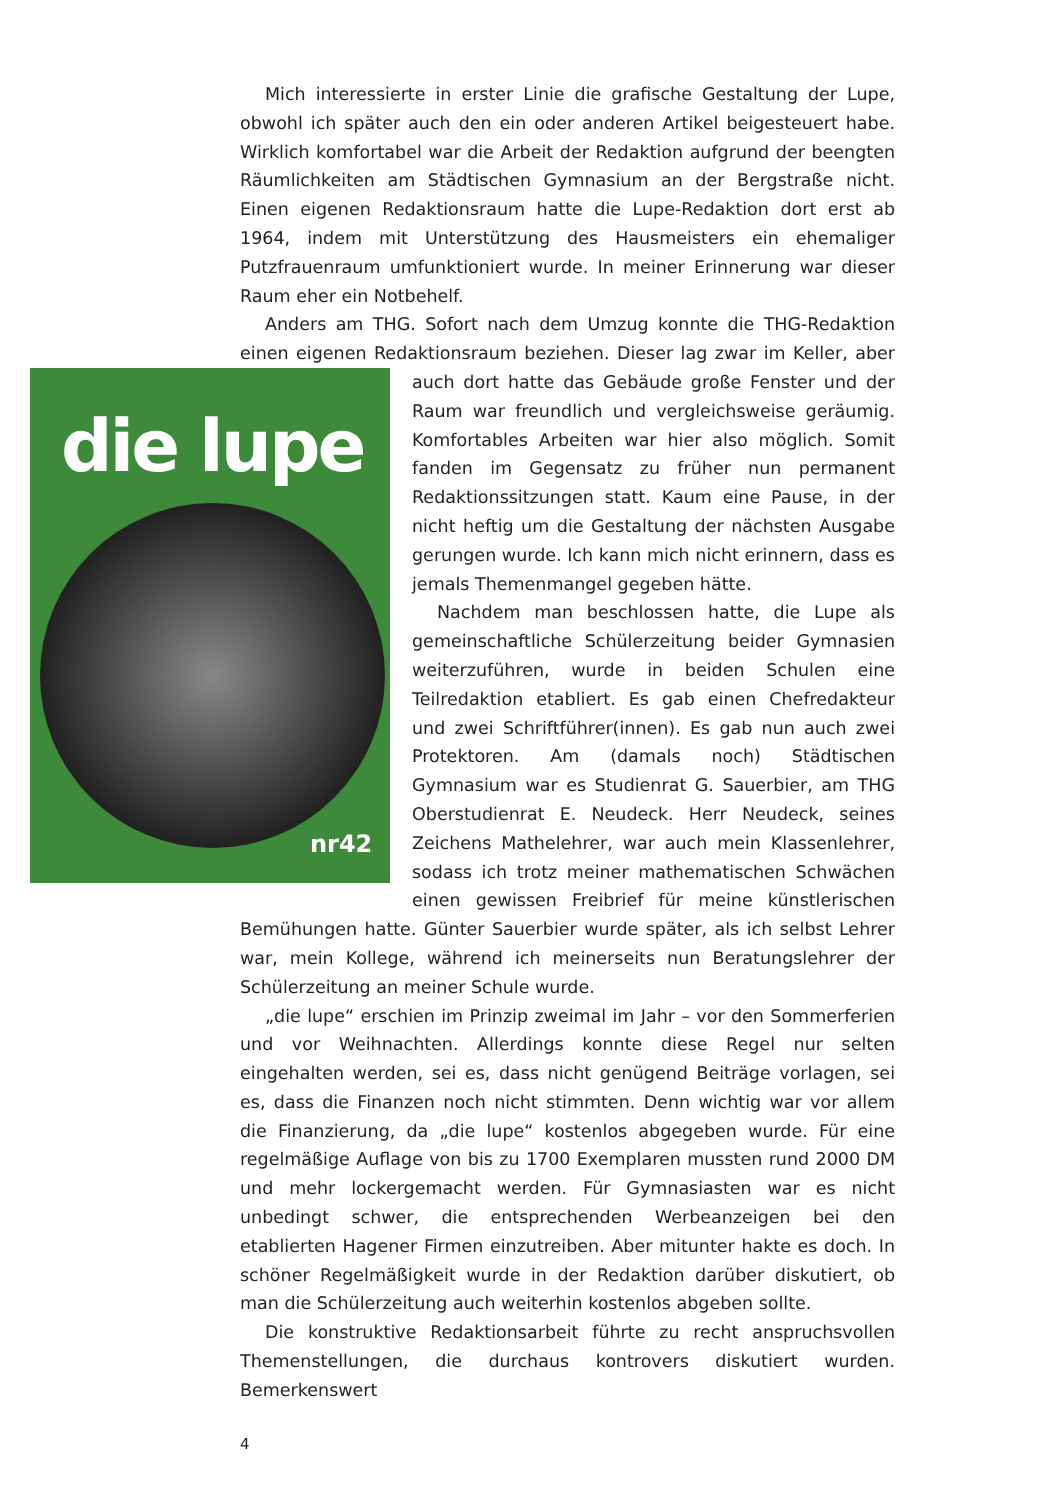Mich interessierte in erster Linie die grafische Gestaltung der Lupe, obwohl ich später auch den ein oder anderen Artikel beigesteuert habe. Wirklich komfortabel war die Arbeit der Redaktion aufgrund der beengten Räumlichkeiten am Städtischen Gymnasium an der Bergstraße nicht. Einen eigenen Redaktionsraum hatte die Lupe-Redaktion dort erst ab 1964, indem mit Unterstützung des Hausmeisters ein ehemaliger Putzfrauenraum umfunktioniert wurde. In meiner Erinnerung war dieser Raum eher ein Notbehelf.
Anders am THG. Sofort nach dem Umzug konnte die THG-Redaktion einen eigenen Redaktionsraum beziehen. Dieser lag zwar im Keller, die lupe
nr42 aber auch dort hatte das Gebäude große Fenster und der Raum war freundlich und vergleichsweise geräumig. Komfortables Arbeiten war hier also möglich. Somit fanden im Gegensatz zu früher nun permanent Redaktionssitzungen statt. Kaum eine Pause, in der nicht heftig um die Gestaltung der nächsten Ausgabe gerungen wurde. Ich kann mich nicht erinnern, dass es jemals Themenmangel gegeben hätte.
Nachdem man beschlossen hatte, die Lupe als gemeinschaftliche Schülerzeitung beider Gymnasien weiterzuführen, wurde in beiden Schulen eine Teilredaktion etabliert. Es gab einen Chefredakteur und zwei Schriftführer(innen). Es gab nun auch zwei Protektoren. Am (damals noch) Städtischen Gymnasium war es Studienrat G. Sauerbier, am THG Oberstudienrat E. Neudeck. Herr Neudeck, seines Zeichens Mathelehrer, war auch mein Klassenlehrer, sodass ich trotz meiner mathematischen Schwächen einen gewissen Freibrief für meine künstlerischen Bemühungen hatte. Günter Sauerbier wurde später, als ich selbst Lehrer war, mein Kollege, während ich meinerseits nun Beratungslehrer der Schülerzeitung an meiner Schule wurde.
„die lupe“ erschien im Prinzip zweimal im Jahr – vor den Sommerferien und vor Weihnachten. Allerdings konnte diese Regel nur selten eingehalten werden, sei es, dass nicht genügend Beiträge vorlagen, sei es, dass die Finanzen noch nicht stimmten. Denn wichtig war vor allem die Finanzierung, da „die lupe“ kostenlos abgegeben wurde. Für eine regelmäßige Auflage von bis zu 1700 Exemplaren mussten rund 2000 DM und mehr lockergemacht werden. Für Gymnasiasten war es nicht unbedingt schwer, die entsprechenden Werbeanzeigen bei den etablierten Hagener Firmen einzutreiben. Aber mitunter hakte es doch. In schöner Regelmäßigkeit wurde in der Redaktion darüber diskutiert, ob man die Schülerzeitung auch weiterhin kostenlos abgeben sollte.
Die konstruktive Redaktionsarbeit führte zu recht anspruchsvollen Themenstellungen, die durchaus kontrovers diskutiert wurden. Bemerkenswert
4